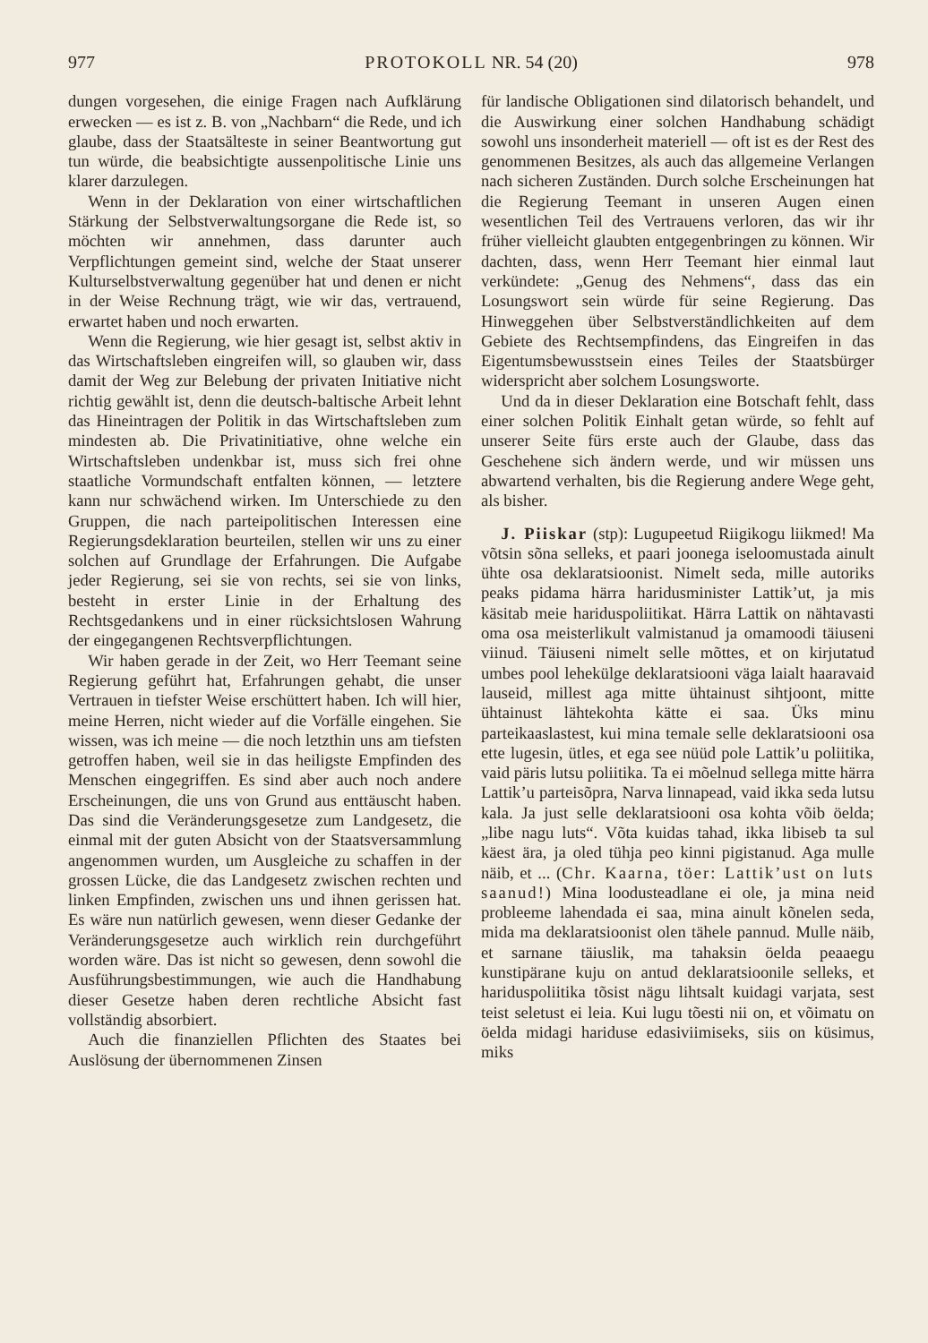977 PROTOKOLL NR. 54 (20) 978
dungen vorgesehen, die einige Fragen nach Aufklärung erwecken — es ist z. B. von „Nachbarn“ die Rede, und ich glaube, dass der Staatsälteste in seiner Beantwortung gut tun würde, die beabsichtigte aussenpolitische Linie uns klarer darzulegen.
Wenn in der Deklaration von einer wirtschaftlichen Stärkung der Selbstverwaltungsorgane die Rede ist, so möchten wir annehmen, dass darunter auch Verpflichtungen gemeint sind, welche der Staat unserer Kulturselbstverwaltung gegenüber hat und denen er nicht in der Weise Rechnung trägt, wie wir das, vertrauend, erwartet haben und noch erwarten.
Wenn die Regierung, wie hier gesagt ist, selbst aktiv in das Wirtschaftsleben eingreifen will, so glauben wir, dass damit der Weg zur Belebung der privaten Initiative nicht richtig gewählt ist, denn die deutsch-baltische Arbeit lehnt das Hineintragen der Politik in das Wirtschaftsleben zum mindesten ab. Die Privatinitiative, ohne welche ein Wirtschaftsleben undenkbar ist, muss sich frei ohne staatliche Vormundschaft entfalten können, — letztere kann nur schwächend wirken. Im Unterschiede zu den Gruppen, die nach parteipolitischen Interessen eine Regierungsdeklaration beurteilen, stellen wir uns zu einer solchen auf Grundlage der Erfahrungen. Die Aufgabe jeder Regierung, sei sie von rechts, sei sie von links, besteht in erster Linie in der Erhaltung des Rechtsgedankens und in einer rücksichtslosen Wahrung der eingegangenen Rechtsverpflichtungen.
Wir haben gerade in der Zeit, wo Herr Teemant seine Regierung geführt hat, Erfahrungen gehabt, die unser Vertrauen in tiefster Weise erschüttert haben. Ich will hier, meine Herren, nicht wieder auf die Vorfälle eingehen. Sie wissen, was ich meine — die noch letzthin uns am tiefsten getroffen haben, weil sie in das heiligste Empfinden des Menschen eingegriffen. Es sind aber auch noch andere Erscheinungen, die uns von Grund aus enttäuscht haben. Das sind die Veränderungsgesetze zum Landgesetz, die einmal mit der guten Absicht von der Staatsversammlung angenommen wurden, um Ausgleiche zu schaffen in der grossen Lücke, die das Landgesetz zwischen rechten und linken Empfinden, zwischen uns und ihnen gerissen hat. Es wäre nun natürlich gewesen, wenn dieser Gedanke der Veränderungsgesetze auch wirklich rein durchgeführt worden wäre. Das ist nicht so gewesen, denn sowohl die Ausführungsbestimmungen, wie auch die Handhabung dieser Gesetze haben deren rechtliche Absicht fast vollständig absorbiert.
Auch die finanziellen Pflichten des Staates bei Auslösung der übernommenen Zinsen
für landische Obligationen sind dilatorisch behandelt, und die Auswirkung einer solchen Handhabung schädigt sowohl uns insonderheit materiell — oft ist es der Rest des genommenen Besitzes, als auch das allgemeine Verlangen nach sicheren Zuständen. Durch solche Erscheinungen hat die Regierung Teemant in unseren Augen einen wesentlichen Teil des Vertrauens verloren, das wir ihr früher vielleicht glaubten entgegenbringen zu können. Wir dachten, dass, wenn Herr Teemant hier einmal laut verkündete: „Genug des Nehmens“, dass das ein Losungswort sein würde für seine Regierung. Das Hinweggehen über Selbstverständlichkeiten auf dem Gebiete des Rechtsempfindens, das Eingreifen in das Eigentumsbewusstsein eines Teiles der Staatsbürger widerspricht aber solchem Losungsworte.
Und da in dieser Deklaration eine Botschaft fehlt, dass einer solchen Politik Einhalt getan würde, so fehlt auf unserer Seite fürs erste auch der Glaube, dass das Geschehene sich ändern werde, und wir müssen uns abwartend verhalten, bis die Regierung andere Wege geht, als bisher.
J. Piiskar (stp): Lugupeetud Riigikogu liikmed! Ma võtsin sõna selleks, et paari joonega iseloomustada ainult ühte osa deklaratsioonist. Nimelt seda, mille autoriks peaks pidama härra haridusminister Lattik’ut, ja mis käsitab meie hariduspoliitikat. Härra Lattik on nähtavasti oma osa meisterlikult valmistanud ja omamoodi täiuseni viinud. Täiuseni nimelt selle mõttes, et on kirjutatud umbes pool lehekülge deklaratsiooni väga laialt haaravaid lauseid, millest aga mitte ühtainust sihtjoont, mitte ühtainust lähtekohta kätte ei saa. Üks minu parteikaaslastest, kui mina temale selle deklaratsiooni osa ette lugesin, ütles, et ega see nüüd pole Lattik’u poliitika, vaid päris lutsu poliitika. Ta ei mõelnud sellega mitte härra Lattik’u parteisõpra, Narva linnapead, vaid ikka seda lutsu kala. Ja just selle deklaratsiooni osa kohta võib öelda; „libe nagu luts“. Võta kuidas tahad, ikka libiseb ta sul käest ära, ja oled tühja peo kinni pigistanud. Aga mulle näib, et ... (Chr. Kaarna, töer: Lattik’ust on luts saanud!) Mina loodusteadlane ei ole, ja mina neid probleeme lahendada ei saa, mina ainult kõnelen seda, mida ma deklaratsioonist olen tähele pannud. Mulle näib, et sarnane täiuslik, ma tahaksin öelda peaaegu kunstipärane kuju on antud deklaratsioonile selleks, et hariduspoliitika tõsist nägu lihtsalt kuidagi varjata, sest teist seletust ei leia. Kui lugu tõesti nii on, et võimatu on öelda midagi hariduse edasiviimiseks, siis on küsimus, miks